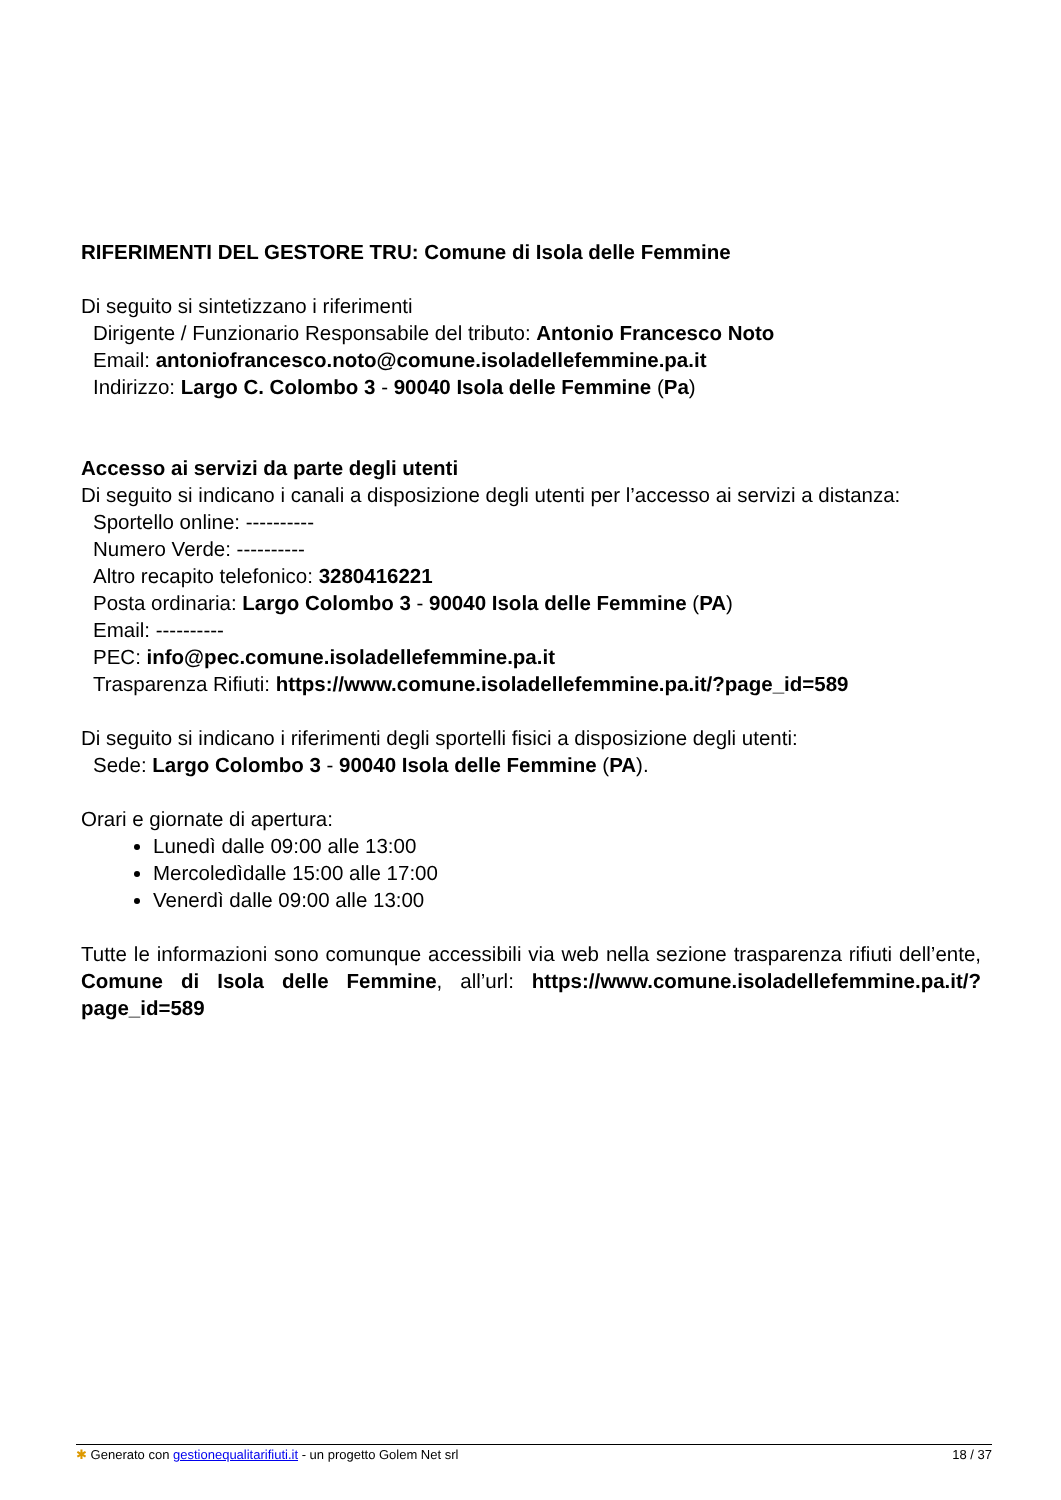RIFERIMENTI DEL GESTORE TRU: Comune di Isola delle Femmine
Di seguito si sintetizzano i riferimenti
Dirigente / Funzionario Responsabile del tributo: Antonio Francesco Noto
Email: antoniofrancesco.noto@comune.isoladellefemmine.pa.it
Indirizzo: Largo C. Colombo 3 - 90040 Isola delle Femmine (Pa)
Accesso ai servizi da parte degli utenti
Di seguito si indicano i canali a disposizione degli utenti per l’accesso ai servizi a distanza:
Sportello online: ----------
Numero Verde: ----------
Altro recapito telefonico: 3280416221
Posta ordinaria: Largo Colombo 3 - 90040 Isola delle Femmine (PA)
Email: ----------
PEC: info@pec.comune.isoladellefemmine.pa.it
Trasparenza Rifiuti: https://www.comune.isoladellefemmine.pa.it/?page_id=589
Di seguito si indicano i riferimenti degli sportelli fisici a disposizione degli utenti:
Sede: Largo Colombo 3 - 90040 Isola delle Femmine (PA).
Orari e giornate di apertura:
Lunedì dalle 09:00 alle 13:00
Mercoledìdalle 15:00 alle 17:00
Venerdì dalle 09:00 alle 13:00
Tutte le informazioni sono comunque accessibili via web nella sezione trasparenza rifiuti dell’ente, Comune di Isola delle Femmine, all’url: https://www.comune.isoladellefemmine.pa.it/?page_id=589
✱ Generato con gestionequalitarifiuti.it - un progetto Golem Net srl 18 / 37